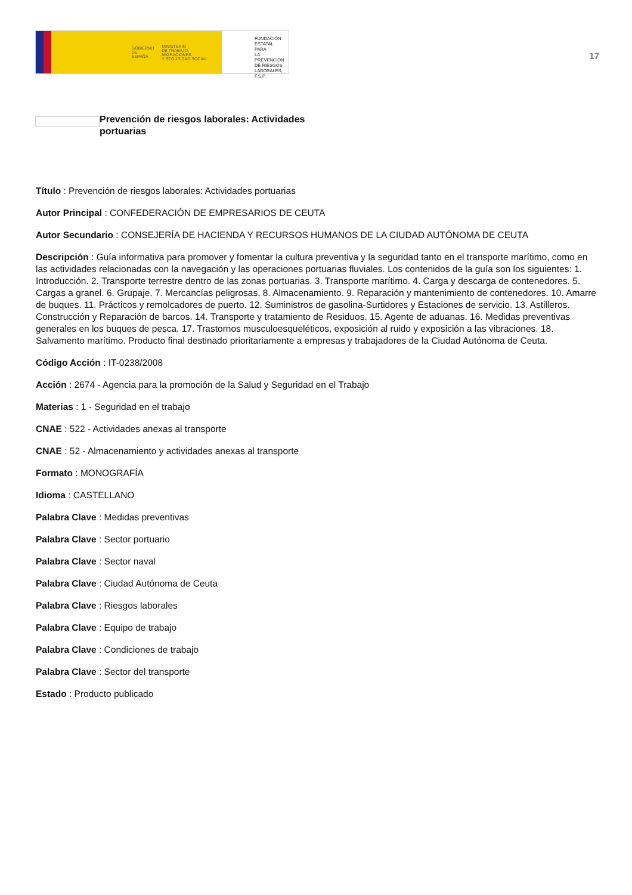GOBIERNO
DE ESPAÑA
MINISTERIO
DE TRABAJO, MIGRACIONES
Y SEGURIDAD SOCIAL
FUNDACIÓN
ESTATAL PARA
LA PREVENCIÓN
DE RIESGOS
LABORALES, F.S.P.
17
Prevención de riesgos laborales: Actividades portuarias
Título : Prevención de riesgos laborales: Actividades portuarias
Autor Principal : CONFEDERACIÓN DE EMPRESARIOS DE CEUTA
Autor Secundario : CONSEJERÍA DE HACIENDA Y RECURSOS HUMANOS DE LA CIUDAD AUTÓNOMA DE CEUTA
Descripción : Guía informativa para promover y fomentar la cultura preventiva y la seguridad tanto en el transporte marítimo, como en las actividades relacionadas con la navegación y las operaciones portuarias fluviales. Los contenidos de la guía son los siguientes: 1. Introducción. 2. Transporte terrestre dentro de las zonas portuarias. 3. Transporte marítimo. 4. Carga y descarga de contenedores. 5. Cargas a granel. 6. Grupaje. 7. Mercancías peligrosas. 8. Almacenamiento. 9. Reparación y mantenimiento de contenedores. 10. Amarre de buques. 11. Prácticos y remolcadores de puerto. 12. Suministros de gasolina-Surtidores y Estaciones de servicio. 13. Astilleros. Construcción y Reparación de barcos. 14. Transporte y tratamiento de Residuos. 15. Agente de aduanas. 16. Medidas preventivas generales en los buques de pesca. 17. Trastornos musculoesqueléticos, exposición al ruido y exposición a las vibraciones. 18. Salvamento marítimo. Producto final destinado prioritariamente a empresas y trabajadores de la Ciudad Autónoma de Ceuta.
Código Acción : IT-0238/2008
Acción : 2674 - Agencia para la promoción de la Salud y Seguridad en el Trabajo
Materias : 1 - Seguridad en el trabajo
CNAE : 522 - Actividades anexas al transporte
CNAE : 52 - Almacenamiento y actividades anexas al transporte
Formato : MONOGRAFÍA
Idioma : CASTELLANO
Palabra Clave : Medidas preventivas
Palabra Clave : Sector portuario
Palabra Clave : Sector naval
Palabra Clave : Ciudad Autónoma de Ceuta
Palabra Clave : Riesgos laborales
Palabra Clave : Equipo de trabajo
Palabra Clave : Condiciones de trabajo
Palabra Clave : Sector del transporte
Estado : Producto publicado